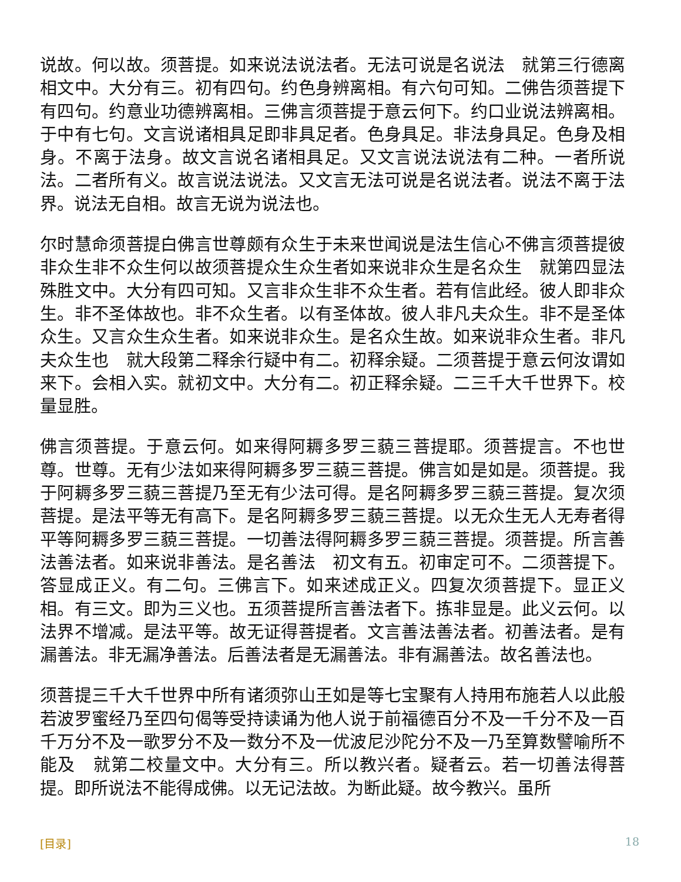说故。何以故。须菩提。如来说法说法者。无法可说是名说法　就第三行德离相文中。大分有三。初有四句。约色身辨离相。有六句可知。二佛告须菩提下有四句。约意业功德辨离相。三佛言须菩提于意云何下。约口业说法辨离相。于中有七句。文言说诸相具足即非具足者。色身具足。非法身具足。色身及相身。不离于法身。故文言说名诸相具足。又文言说法说法有二种。一者所说法。二者所有义。故言说法说法。又文言无法可说是名说法者。说法不离于法界。说法无自相。故言无说为说法也。
尔时慧命须菩提白佛言世尊颇有众生于未来世闻说是法生信心不佛言须菩提彼非众生非不众生何以故须菩提众生众生者如来说非众生是名众生　就第四显法殊胜文中。大分有四可知。又言非众生非不众生者。若有信此经。彼人即非众生。非不圣体故也。非不众生者。以有圣体故。彼人非凡夫众生。非不是圣体众生。又言众生众生者。如来说非众生。是名众生故。如来说非众生者。非凡夫众生也　就大段第二释余行疑中有二。初释余疑。二须菩提于意云何汝谓如来下。会相入实。就初文中。大分有二。初正释余疑。二三千大千世界下。校量显胜。
佛言须菩提。于意云何。如来得阿耨多罗三藐三菩提耶。须菩提言。不也世尊。世尊。无有少法如来得阿耨多罗三藐三菩提。佛言如是如是。须菩提。我于阿耨多罗三藐三菩提乃至无有少法可得。是名阿耨多罗三藐三菩提。复次须菩提。是法平等无有高下。是名阿耨多罗三藐三菩提。以无众生无人无寿者得平等阿耨多罗三藐三菩提。一切善法得阿耨多罗三藐三菩提。须菩提。所言善法善法者。如来说非善法。是名善法　初文有五。初审定可不。二须菩提下。答显成正义。有二句。三佛言下。如来述成正义。四复次须菩提下。显正义相。有三文。即为三义也。五须菩提所言善法者下。拣非显是。此义云何。以法界不增减。是法平等。故无证得菩提者。文言善法善法者。初善法者。是有漏善法。非无漏净善法。后善法者是无漏善法。非有漏善法。故名善法也。
须菩提三千大千世界中所有诸须弥山王如是等七宝聚有人持用布施若人以此般若波罗蜜经乃至四句偈等受持读诵为他人说于前福德百分不及一千分不及一百千万分不及一歌罗分不及一数分不及一优波尼沙陀分不及一乃至算数譬喻所不能及　就第二校量文中。大分有三。所以教兴者。疑者云。若一切善法得菩提。即所说法不能得成佛。以无记法故。为断此疑。故今教兴。虽所
[目录] 18